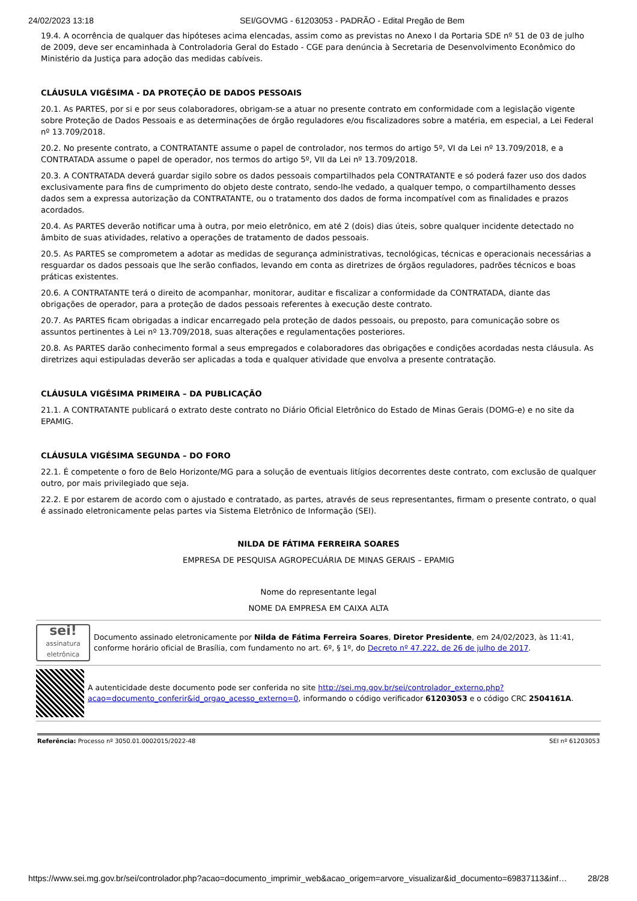24/02/2023 13:18 SEI/GOVMG - 61203053 - PADRÃO - Edital Pregão de Bem
19.4. A ocorrência de qualquer das hipóteses acima elencadas, assim como as previstas no Anexo I da Portaria SDE nº 51 de 03 de julho de 2009, deve ser encaminhada à Controladoria Geral do Estado - CGE para denúncia à Secretaria de Desenvolvimento Econômico do Ministério da Justiça para adoção das medidas cabíveis.
CLÁUSULA VIGÉSIMA - DA PROTEÇÃO DE DADOS PESSOAIS
20.1. As PARTES, por si e por seus colaboradores, obrigam-se a atuar no presente contrato em conformidade com a legislação vigente sobre Proteção de Dados Pessoais e as determinações de órgão reguladores e/ou fiscalizadores sobre a matéria, em especial, a Lei Federal nº 13.709/2018.
20.2. No presente contrato, a CONTRATANTE assume o papel de controlador, nos termos do artigo 5º, VI da Lei nº 13.709/2018, e a CONTRATADA assume o papel de operador, nos termos do artigo 5º, VII da Lei nº 13.709/2018.
20.3. A CONTRATADA deverá guardar sigilo sobre os dados pessoais compartilhados pela CONTRATANTE e só poderá fazer uso dos dados exclusivamente para fins de cumprimento do objeto deste contrato, sendo-lhe vedado, a qualquer tempo, o compartilhamento desses dados sem a expressa autorização da CONTRATANTE, ou o tratamento dos dados de forma incompatível com as finalidades e prazos acordados.
20.4. As PARTES deverão notificar uma à outra, por meio eletrônico, em até 2 (dois) dias úteis, sobre qualquer incidente detectado no âmbito de suas atividades, relativo a operações de tratamento de dados pessoais.
20.5. As PARTES se comprometem a adotar as medidas de segurança administrativas, tecnológicas, técnicas e operacionais necessárias a resguardar os dados pessoais que lhe serão confiados, levando em conta as diretrizes de órgãos reguladores, padrões técnicos e boas práticas existentes.
20.6. A CONTRATANTE terá o direito de acompanhar, monitorar, auditar e fiscalizar a conformidade da CONTRATADA, diante das obrigações de operador, para a proteção de dados pessoais referentes à execução deste contrato.
20.7. As PARTES ficam obrigadas a indicar encarregado pela proteção de dados pessoais, ou preposto, para comunicação sobre os assuntos pertinentes à Lei nº 13.709/2018, suas alterações e regulamentações posteriores.
20.8. As PARTES darão conhecimento formal a seus empregados e colaboradores das obrigações e condições acordadas nesta cláusula. As diretrizes aqui estipuladas deverão ser aplicadas a toda e qualquer atividade que envolva a presente contratação.
CLÁUSULA VIGÉSIMA PRIMEIRA – DA PUBLICAÇÃO
21.1. A CONTRATANTE publicará o extrato deste contrato no Diário Oficial Eletrônico do Estado de Minas Gerais (DOMG-e) e no site da EPAMIG.
CLÁUSULA VIGÉSIMA SEGUNDA – DO FORO
22.1. É competente o foro de Belo Horizonte/MG para a solução de eventuais litígios decorrentes deste contrato, com exclusão de qualquer outro, por mais privilegiado que seja.
22.2. E por estarem de acordo com o ajustado e contratado, as partes, através de seus representantes, firmam o presente contrato, o qual é assinado eletronicamente pelas partes via Sistema Eletrônico de Informação (SEI).
NILDA DE FÁTIMA FERREIRA SOARES
EMPRESA DE PESQUISA AGROPECUÁRIA DE MINAS GERAIS – EPAMIG
Nome do representante legal
NOME DA EMPRESA EM CAIXA ALTA
sei!
assinatura eletrônica
Documento assinado eletronicamente por Nilda de Fátima Ferreira Soares, Diretor Presidente, em 24/02/2023, às 11:41, conforme horário oficial de Brasília, com fundamento no art. 6º, § 1º, do Decreto nº 47.222, de 26 de julho de 2017.
A autenticidade deste documento pode ser conferida no site http://sei.mg.gov.br/sei/controlador_externo.php?acao=documento_conferir&id_orgao_acesso_externo=0, informando o código verificador 61203053 e o código CRC 2504161A.
Referência: Processo nº 3050.01.0002015/2022-48 SEI nº 61203053
https://www.sei.mg.gov.br/sei/controlador.php?acao=documento_imprimir_web&acao_origem=arvore_visualizar&id_documento=69837113&inf… 28/28